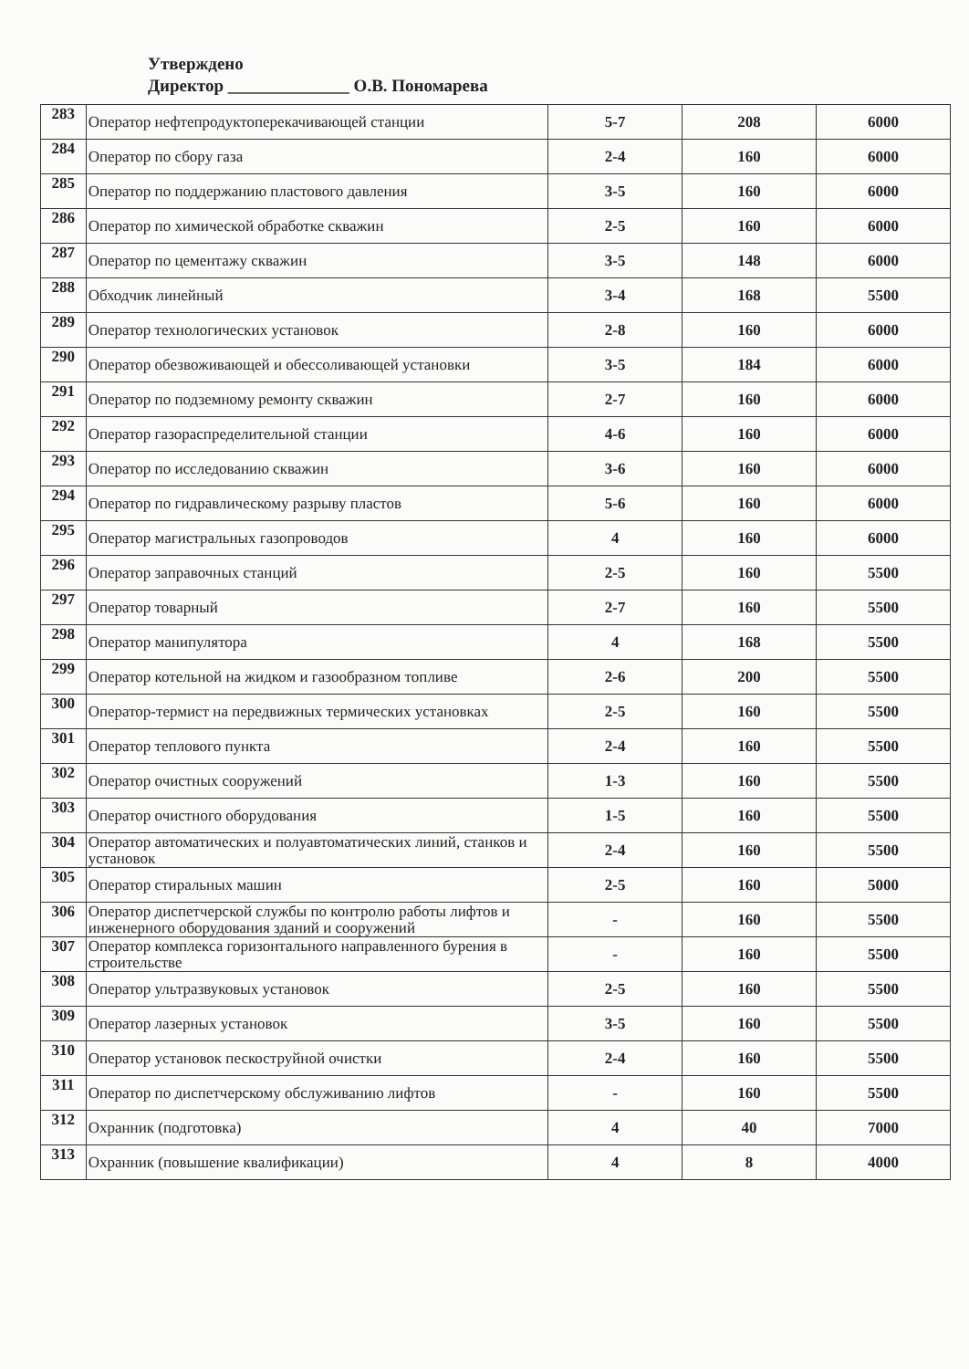Утверждено
Директор ______________ О.В. Пономарева
| 283 | Оператор нефтепродуктоперекачивающей станции | 5-7 | 208 | 6000 |
| 284 | Оператор по сбору газа | 2-4 | 160 | 6000 |
| 285 | Оператор по поддержанию пластового давления | 3-5 | 160 | 6000 |
| 286 | Оператор по химической обработке скважин | 2-5 | 160 | 6000 |
| 287 | Оператор по цементажу скважин | 3-5 | 148 | 6000 |
| 288 | Обходчик линейный | 3-4 | 168 | 5500 |
| 289 | Оператор технологических установок | 2-8 | 160 | 6000 |
| 290 | Оператор обезвоживающей и обессоливающей установки | 3-5 | 184 | 6000 |
| 291 | Оператор по подземному ремонту скважин | 2-7 | 160 | 6000 |
| 292 | Оператор газораспределительной станции | 4-6 | 160 | 6000 |
| 293 | Оператор по исследованию скважин | 3-6 | 160 | 6000 |
| 294 | Оператор по гидравлическому разрыву пластов | 5-6 | 160 | 6000 |
| 295 | Оператор магистральных газопроводов | 4 | 160 | 6000 |
| 296 | Оператор заправочных станций | 2-5 | 160 | 5500 |
| 297 | Оператор товарный | 2-7 | 160 | 5500 |
| 298 | Оператор манипулятора | 4 | 168 | 5500 |
| 299 | Оператор котельной на жидком и газообразном топливе | 2-6 | 200 | 5500 |
| 300 | Оператор-термист на передвижных термических установках | 2-5 | 160 | 5500 |
| 301 | Оператор теплового пункта | 2-4 | 160 | 5500 |
| 302 | Оператор очистных сооружений | 1-3 | 160 | 5500 |
| 303 | Оператор очистного оборудования | 1-5 | 160 | 5500 |
| 304 | Оператор автоматических и полуавтоматических линий, станков и установок | 2-4 | 160 | 5500 |
| 305 | Оператор стиральных машин | 2-5 | 160 | 5000 |
| 306 | Оператор диспетчерской службы по контролю работы лифтов и инженерного оборудования зданий и сооружений | - | 160 | 5500 |
| 307 | Оператор комплекса горизонтального направленного бурения в строительстве | - | 160 | 5500 |
| 308 | Оператор ультразвуковых установок | 2-5 | 160 | 5500 |
| 309 | Оператор лазерных установок | 3-5 | 160 | 5500 |
| 310 | Оператор установок пескоструйной очистки | 2-4 | 160 | 5500 |
| 311 | Оператор по диспетчерскому обслуживанию лифтов | - | 160 | 5500 |
| 312 | Охранник (подготовка) | 4 | 40 | 7000 |
| 313 | Охранник (повышение квалификации) | 4 | 8 | 4000 |